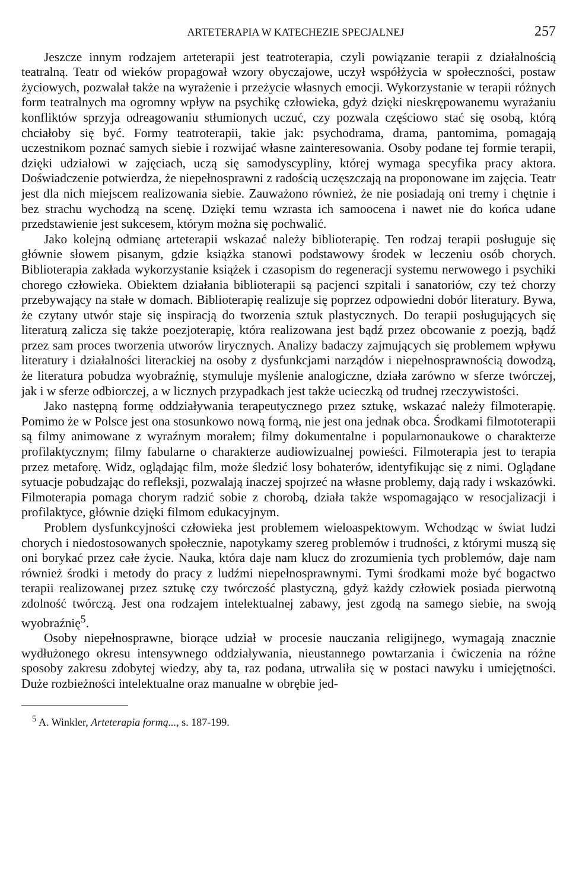ARTETERAPIA W KATECHEZIE SPECJALNEJ 257
Jeszcze innym rodzajem arteterapii jest teatroterapia, czyli powiązanie terapii z działalnością teatralną. Teatr od wieków propagował wzory obyczajowe, uczył współżycia w społeczności, postaw życiowych, pozwalał także na wyrażenie i przeżycie własnych emocji. Wykorzystanie w terapii różnych form teatralnych ma ogromny wpływ na psychikę człowieka, gdyż dzięki nieskrępowanemu wyrażaniu konfliktów sprzyja odreagowaniu stłumionych uczuć, czy pozwala częściowo stać się osobą, którą chciałoby się być. Formy teatroterapii, takie jak: psychodrama, drama, pantomima, pomagają uczestnikom poznać samych siebie i rozwijać własne zainteresowania. Osoby podane tej formie terapii, dzięki udziałowi w zajęciach, uczą się samodyscypliny, której wymaga specyfika pracy aktora. Doświadczenie potwierdza, że niepełnosprawni z radością uczęszczają na proponowane im zajęcia. Teatr jest dla nich miejscem realizowania siebie. Zauważono również, że nie posiadają oni tremy i chętnie i bez strachu wychodzą na scenę. Dzięki temu wzrasta ich samoocena i nawet nie do końca udane przedstawienie jest sukcesem, którym można się pochwalić.
Jako kolejną odmianę arteterapii wskazać należy biblioterapię. Ten rodzaj terapii posługuje się głównie słowem pisanym, gdzie książka stanowi podstawowy środek w leczeniu osób chorych. Biblioterapia zakłada wykorzystanie książek i czasopism do regeneracji systemu nerwowego i psychiki chorego człowieka. Obiektem działania biblioterapii są pacjenci szpitali i sanatoriów, czy też chorzy przebywający na stałe w domach. Biblioterapię realizuje się poprzez odpowiedni dobór literatury. Bywa, że czytany utwór staje się inspiracją do tworzenia sztuk plastycznych. Do terapii posługujących się literaturą zalicza się także poezjoterapię, która realizowana jest bądź przez obcowanie z poezją, bądź przez sam proces tworzenia utworów lirycznych. Analizy badaczy zajmujących się problemem wpływu literatury i działalności literackiej na osoby z dysfunkcjami narządów i niepełnosprawnością dowodzą, że literatura pobudza wyobraźnię, stymuluje myślenie analogiczne, działa zarówno w sferze twórczej, jak i w sferze odbiorczej, a w licznych przypadkach jest także ucieczką od trudnej rzeczywistości.
Jako następną formę oddziaływania terapeutycznego przez sztukę, wskazać należy filmoterapię. Pomimo że w Polsce jest ona stosunkowo nową formą, nie jest ona jednak obca. Środkami filmototerapii są filmy animowane z wyraźnym morałem; filmy dokumentalne i popularnonaukowe o charakterze profilaktycznym; filmy fabularne o charakterze audiowizualnej powieści. Filmoterapia jest to terapia przez metaforę. Widz, oglądając film, może śledzić losy bohaterów, identyfikując się z nimi. Oglądane sytuacje pobudzając do refleksji, pozwalają inaczej spojrzeć na własne problemy, dają rady i wskazówki. Filmoterapia pomaga chorym radzić sobie z chorobą, działa także wspomagająco w resocjalizacji i profilaktyce, głównie dzięki filmom edukacyjnym.
Problem dysfunkcyjności człowieka jest problemem wieloaspektowym. Wchodząc w świat ludzi chorych i niedostosowanych społecznie, napotykamy szereg problemów i trudności, z którymi muszą się oni borykać przez całe życie. Nauka, która daje nam klucz do zrozumienia tych problemów, daje nam również środki i metody do pracy z ludźmi niepełnosprawnymi. Tymi środkami może być bogactwo terapii realizowanej przez sztukę czy twórczość plastyczną, gdyż każdy człowiek posiada pierwotną zdolność twórczą. Jest ona rodzajem intelektualnej zabawy, jest zgodą na samego siebie, na swoją wyobraźnię<sup>5</sup>.
Osoby niepełnosprawne, biorące udział w procesie nauczania religijnego, wymagają znacznie wydłużonego okresu intensywnego oddziaływania, nieustannego powtarzania i ćwiczenia na różne sposoby zakresu zdobytej wiedzy, aby ta, raz podana, utrwaliła się w postaci nawyku i umiejętności. Duże rozbieżności intelektualne oraz manualne w obrębie jed-
<sup>5</sup> A. Winkler, Arteterapia formą..., s. 187-199.